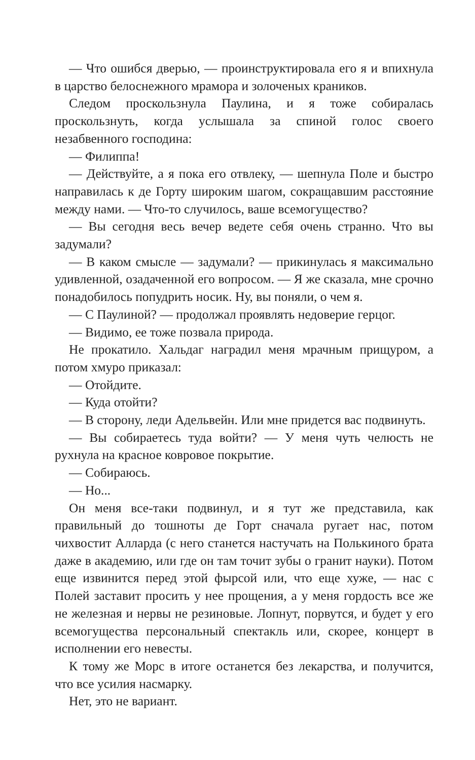— Что ошибся дверью, — проинструктировала его я и впихнула в царство белоснежного мрамора и золоченых краников.
Следом проскользнула Паулина, и я тоже собиралась проскользнуть, когда услышала за спиной голос своего незабвенного господина:
— Филиппа!
— Действуйте, а я пока его отвлеку, — шепнула Поле и быстро направилась к де Горту широким шагом, сокращавшим расстояние между нами. — Что-то случилось, ваше всемогущество?
— Вы сегодня весь вечер ведете себя очень странно. Что вы задумали?
— В каком смысле — задумали? — прикинулась я максимально удивленной, озадаченной его вопросом. — Я же сказала, мне срочно понадобилось попудрить носик. Ну, вы поняли, о чем я.
— С Паулиной? — продолжал проявлять недоверие герцог.
— Видимо, ее тоже позвала природа.
Не прокатило. Хальдаг наградил меня мрачным прищуром, а потом хмуро приказал:
— Отойдите.
— Куда отойти?
— В сторону, леди Адельвейн. Или мне придется вас подвинуть.
— Вы собираетесь туда войти? — У меня чуть челюсть не рухнула на красное ковровое покрытие.
— Собираюсь.
— Но...
Он меня все-таки подвинул, и я тут же представила, как правильный до тошноты де Горт сначала ругает нас, потом чихвостит Алларда (с него станется настучать на Полькиного брата даже в академию, или где он там точит зубы о гранит науки). Потом еще извинится перед этой фырсой или, что еще хуже, — нас с Полей заставит просить у нее прощения, а у меня гордость все же не железная и нервы не резиновые. Лопнут, порвутся, и будет у его всемогущества персональный спектакль или, скорее, концерт в исполнении его невесты.
К тому же Морс в итоге останется без лекарства, и получится, что все усилия насмарку.
Нет, это не вариант.